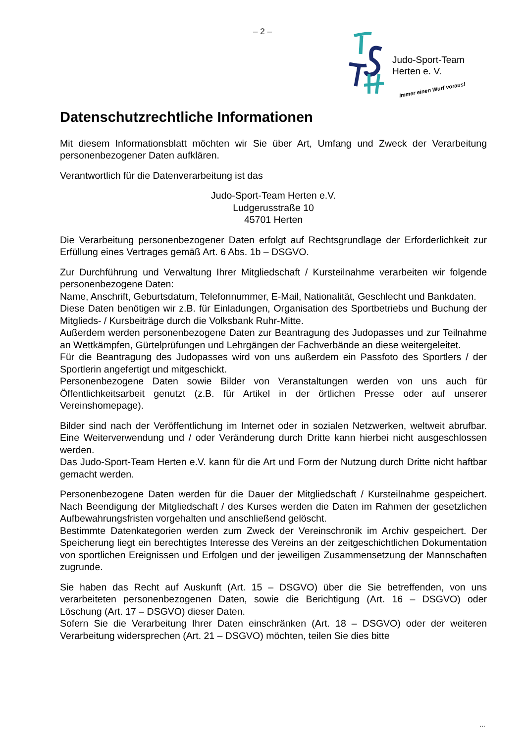– 2 –
Judo-Sport-Team
Herten e. V.
Immer einen Wurf voraus!
Datenschutzrechtliche Informationen
Mit diesem Informationsblatt möchten wir Sie über Art, Umfang und Zweck der Verarbeitung personenbezogener Daten aufklären.
Verantwortlich für die Datenverarbeitung ist das
Judo-Sport-Team Herten e.V.
Ludgerusstraße 10
45701 Herten
Die Verarbeitung personenbezogener Daten erfolgt auf Rechtsgrundlage der Erforderlichkeit zur Erfüllung eines Vertrages gemäß Art. 6 Abs. 1b – DSGVO.
Zur Durchführung und Verwaltung Ihrer Mitgliedschaft / Kursteilnahme verarbeiten wir folgende personenbezogene Daten:
Name, Anschrift, Geburtsdatum, Telefonnummer, E-Mail, Nationalität, Geschlecht und Bankdaten.
Diese Daten benötigen wir z.B. für Einladungen, Organisation des Sportbetriebs und Buchung der Mitglieds- / Kursbeiträge durch die Volksbank Ruhr-Mitte.
Außerdem werden personenbezogene Daten zur Beantragung des Judopasses und zur Teilnahme an Wettkämpfen, Gürtelprüfungen und Lehrgängen der Fachverbände an diese weitergeleitet.
Für die Beantragung des Judopasses wird von uns außerdem ein Passfoto des Sportlers / der Sportlerin angefertigt und mitgeschickt.
Personenbezogene Daten sowie Bilder von Veranstaltungen werden von uns auch für Öffentlichkeitsarbeit genutzt (z.B. für Artikel in der örtlichen Presse oder auf unserer Vereinshomepage).
Bilder sind nach der Veröffentlichung im Internet oder in sozialen Netzwerken, weltweit abrufbar. Eine Weiterverwendung und / oder Veränderung durch Dritte kann hierbei nicht ausgeschlossen werden.
Das Judo-Sport-Team Herten e.V. kann für die Art und Form der Nutzung durch Dritte nicht haftbar gemacht werden.
Personenbezogene Daten werden für die Dauer der Mitgliedschaft / Kursteilnahme gespeichert. Nach Beendigung der Mitgliedschaft / des Kurses werden die Daten im Rahmen der gesetzlichen Aufbewahrungsfristen vorgehalten und anschließend gelöscht.
Bestimmte Datenkategorien werden zum Zweck der Vereinschronik im Archiv gespeichert. Der Speicherung liegt ein berechtigtes Interesse des Vereins an der zeitgeschichtlichen Dokumentation von sportlichen Ereignissen und Erfolgen und der jeweiligen Zusammensetzung der Mannschaften zugrunde.
Sie haben das Recht auf Auskunft (Art. 15 – DSGVO) über die Sie betreffenden, von uns verarbeiteten personenbezogenen Daten, sowie die Berichtigung (Art. 16 – DSGVO) oder Löschung (Art. 17 – DSGVO) dieser Daten.
Sofern Sie die Verarbeitung Ihrer Daten einschränken (Art. 18 – DSGVO) oder der weiteren Verarbeitung widersprechen (Art. 21 – DSGVO) möchten, teilen Sie dies bitte
...